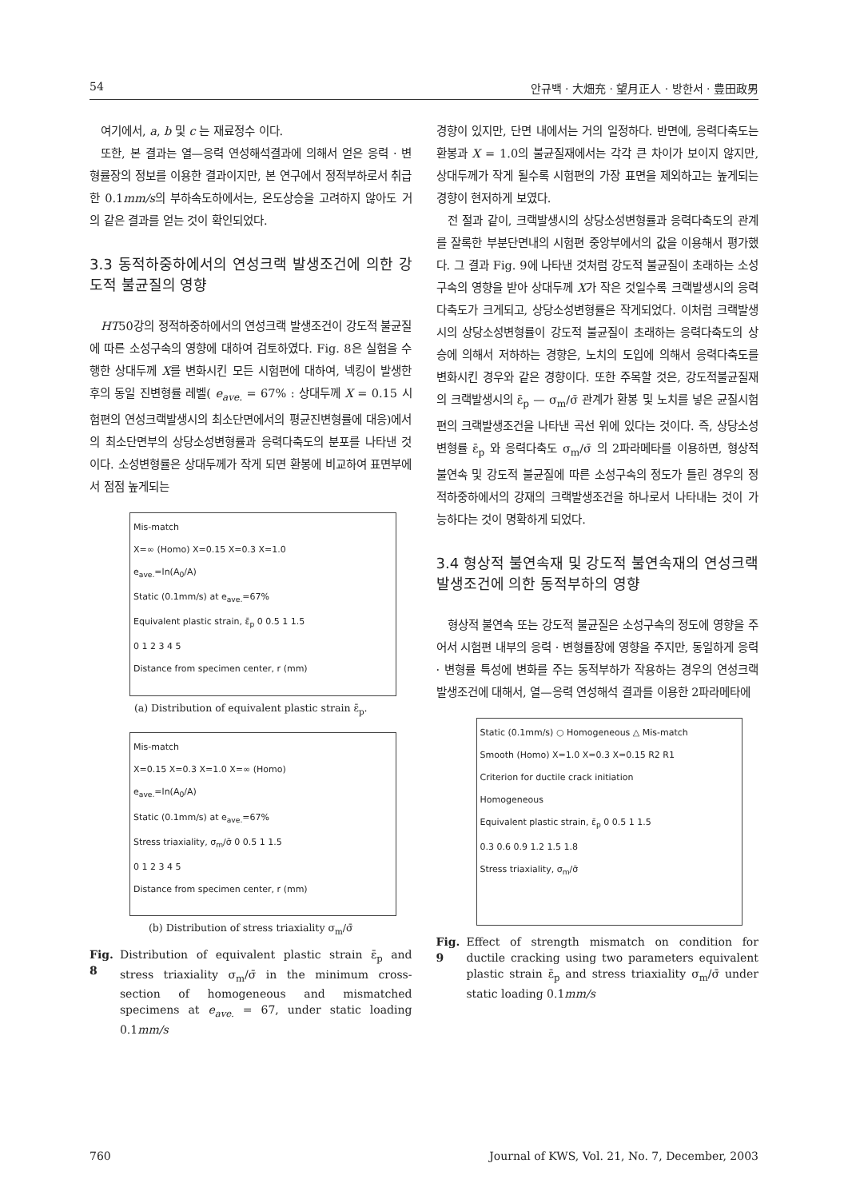54 안규백 · 大畑充 · 望月正人 · 방한서 · 豊田政男
여기에서, a, b 및 c 는 재료정수 이다.
또한, 본 결과는 열—응력 연성해석결과에 의해서 얻은 응력 · 변형률장의 정보를 이용한 결과이지만, 본 연구에서 정적부하로서 취급한 0.1mm/s의 부하속도하에서는, 온도상승을 고려하지 않아도 거의 같은 결과를 얻는 것이 확인되었다.
3.3 동적하중하에서의 연성크랙 발생조건에 의한 강도적 불균질의 영향
HT50강의 정적하중하에서의 연성크랙 발생조건이 강도적 불균질에 따른 소성구속의 영향에 대하여 검토하였다. Fig. 8은 실험을 수행한 상대두께 X를 변화시킨 모든 시험편에 대하여, 넥킹이 발생한 후의 동일 진변형률 레벨( e<sub>ave.</sub> = 67% : 상대두께 X = 0.15 시험편의 연성크랙발생시의 최소단면에서의 평균진변형률에 대응)에서의 최소단면부의 상당소성변형률과 응력다축도의 분포를 나타낸 것이다. 소성변형률은 상대두께가 작게 되면 환봉에 비교하여 표면부에서 점점 높게되는
Mis-match
X=∞ (Homo) X=0.15 X=0.3 X=1.0
e<sub>ave.</sub>=ln(A<sub>0</sub>/A)
Static (0.1mm/s) at e<sub>ave.</sub>=67%
Equivalent plastic strain, ε̄<sub>p</sub> 0 0.5 1 1.5
0 1 2 3 4 5
Distance from specimen center, r (mm)
(a) Distribution of equivalent plastic strain ε̄<sub>p</sub>.
Mis-match
X=0.15 X=0.3 X=1.0 X=∞ (Homo)
e<sub>ave.</sub>=ln(A<sub>0</sub>/A)
Static (0.1mm/s) at e<sub>ave.</sub>=67%
Stress triaxiality, σ<sub>m</sub>/σ̄ 0 0.5 1 1.5
0 1 2 3 4 5
Distance from specimen center, r (mm)
(b) Distribution of stress triaxiality σ<sub>m</sub>/σ̄
Fig. 8 Distribution of equivalent plastic strain ε̄<sub>p</sub> and stress triaxiality σ<sub>m</sub>/σ̄ in the minimum cross-section of homogeneous and mismatched specimens at e<sub>ave.</sub> = 67, under static loading 0.1mm/s
경향이 있지만, 단면 내에서는 거의 일정하다. 반면에, 응력다축도는 환봉과 X = 1.0의 불균질재에서는 각각 큰 차이가 보이지 않지만, 상대두께가 작게 될수록 시험편의 가장 표면을 제외하고는 높게되는 경향이 현저하게 보였다.
전 절과 같이, 크랙발생시의 상당소성변형률과 응력다축도의 관계를 잘록한 부분단면내의 시험편 중앙부에서의 값을 이용해서 평가했다. 그 결과 Fig. 9에 나타낸 것처럼 강도적 불균질이 초래하는 소성구속의 영향을 받아 상대두께 X가 작은 것일수록 크랙발생시의 응력다축도가 크게되고, 상당소성변형률은 작게되었다. 이처럼 크랙발생시의 상당소성변형률이 강도적 불균질이 초래하는 응력다축도의 상승에 의해서 저하하는 경향은, 노치의 도입에 의해서 응력다축도를 변화시킨 경우와 같은 경향이다. 또한 주목할 것은, 강도적불균질재의 크랙발생시의 ε̄<sub>p</sub> — σ<sub>m</sub>/σ̄ 관계가 환봉 및 노치를 넣은 균질시험편의 크랙발생조건을 나타낸 곡선 위에 있다는 것이다. 즉, 상당소성변형률 ε̄<sub>p</sub> 와 응력다축도 σ<sub>m</sub>/σ̄ 의 2파라메타를 이용하면, 형상적 불연속 및 강도적 불균질에 따른 소성구속의 정도가 틀린 경우의 정적하중하에서의 강재의 크랙발생조건을 하나로서 나타내는 것이 가능하다는 것이 명확하게 되었다.
3.4 형상적 불연속재 및 강도적 불연속재의 연성크랙 발생조건에 의한 동적부하의 영향
형상적 불연속 또는 강도적 불균질은 소성구속의 정도에 영향을 주어서 시험편 내부의 응력 · 변형률장에 영향을 주지만, 동일하게 응력 · 변형률 특성에 변화를 주는 동적부하가 작용하는 경우의 연성크랙 발생조건에 대해서, 열—응력 연성해석 결과를 이용한 2파라메타에
Static (0.1mm/s) ○ Homogeneous △ Mis-match
Smooth (Homo) X=1.0 X=0.3 X=0.15 R2 R1
Criterion for ductile crack initiation
Homogeneous
Equivalent plastic strain, ε̄<sub>p</sub> 0 0.5 1 1.5
0.3 0.6 0.9 1.2 1.5 1.8
Stress triaxiality, σ<sub>m</sub>/σ̄
Fig. 9 Effect of strength mismatch on condition for ductile cracking using two parameters equivalent plastic strain ε̄<sub>p</sub> and stress triaxiality σ<sub>m</sub>/σ̄ under static loading 0.1mm/s
760 Journal of KWS, Vol. 21, No. 7, December, 2003